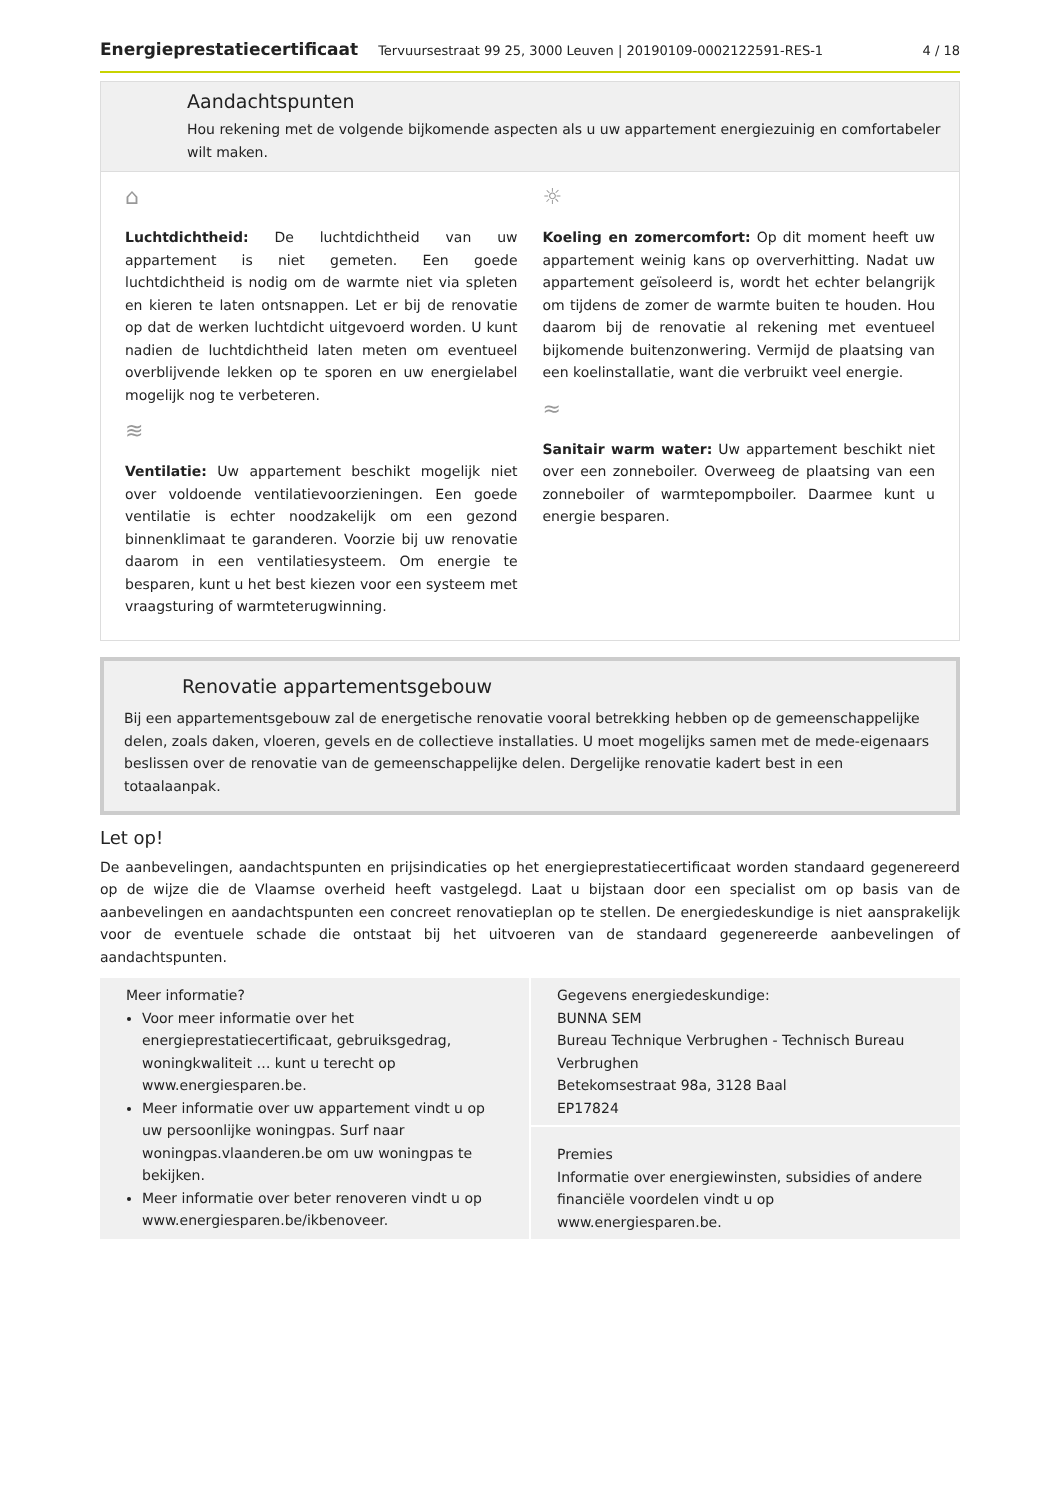Energieprestatiecertificaat Tervuursestraat 99 25, 3000 Leuven | 20190109-0002122591-RES-1 4 / 18
Aandachtspunten
Hou rekening met de volgende bijkomende aspecten als u uw appartement energiezuinig en comfortabeler wilt maken.
⌂
Luchtdichtheid: De luchtdichtheid van uw appartement is niet gemeten. Een goede luchtdichtheid is nodig om de warmte niet via spleten en kieren te laten ontsnappen. Let er bij de renovatie op dat de werken luchtdicht uitgevoerd worden. U kunt nadien de luchtdichtheid laten meten om eventueel overblijvende lekken op te sporen en uw energielabel mogelijk nog te verbeteren.
≋
Ventilatie: Uw appartement beschikt mogelijk niet over voldoende ventilatievoorzieningen. Een goede ventilatie is echter noodzakelijk om een gezond binnenklimaat te garanderen. Voorzie bij uw renovatie daarom in een ventilatiesysteem. Om energie te besparen, kunt u het best kiezen voor een systeem met vraagsturing of warmteterugwinning.
☼
Koeling en zomercomfort: Op dit moment heeft uw appartement weinig kans op oververhitting. Nadat uw appartement geïsoleerd is, wordt het echter belangrijk om tijdens de zomer de warmte buiten te houden. Hou daarom bij de renovatie al rekening met eventueel bijkomende buitenzonwering. Vermijd de plaatsing van een koelinstallatie, want die verbruikt veel energie.
≈
Sanitair warm water: Uw appartement beschikt niet over een zonneboiler. Overweeg de plaatsing van een zonneboiler of warmtepompboiler. Daarmee kunt u energie besparen.
Renovatie appartementsgebouw
Bij een appartementsgebouw zal de energetische renovatie vooral betrekking hebben op de gemeenschappelijke delen, zoals daken, vloeren, gevels en de collectieve installaties. U moet mogelijks samen met de mede-eigenaars beslissen over de renovatie van de gemeenschappelijke delen. Dergelijke renovatie kadert best in een totaalaanpak.
Let op!
De aanbevelingen, aandachtspunten en prijsindicaties op het energieprestatiecertificaat worden standaard gegenereerd op de wijze die de Vlaamse overheid heeft vastgelegd. Laat u bijstaan door een specialist om op basis van de aanbevelingen en aandachtspunten een concreet renovatieplan op te stellen. De energiedeskundige is niet aansprakelijk voor de eventuele schade die ontstaat bij het uitvoeren van de standaard gegenereerde aanbevelingen of aandachtspunten.
Meer informatie?
Voor meer informatie over het energieprestatiecertificaat, gebruiksgedrag, woningkwaliteit … kunt u terecht op www.energiesparen.be.
Meer informatie over uw appartement vindt u op uw persoonlijke woningpas. Surf naar woningpas.vlaanderen.be om uw woningpas te bekijken.
Meer informatie over beter renoveren vindt u op www.energiesparen.be/ikbenoveer.
Gegevens energiedeskundige:
BUNNA SEM
Bureau Technique Verbrughen - Technisch Bureau Verbrughen
Betekomsestraat 98a, 3128 Baal
EP17824
Premies
Informatie over energiewinsten, subsidies of andere financiële voordelen vindt u op www.energiesparen.be.